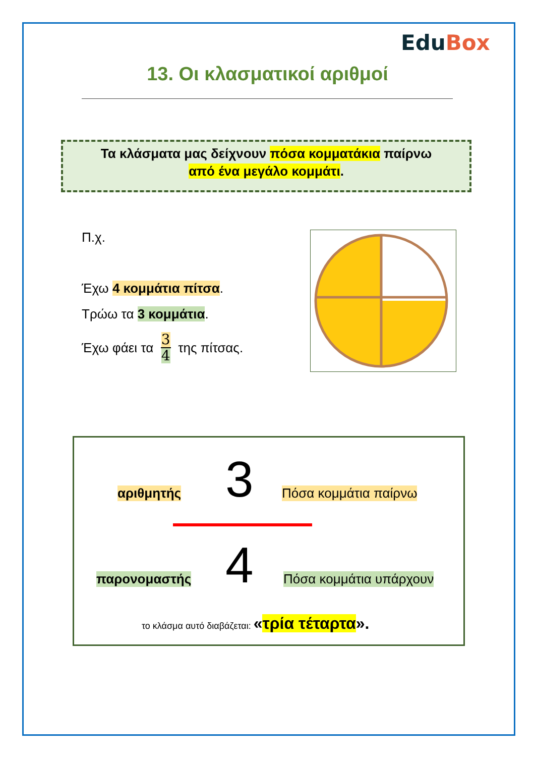EduBox
13. Οι κλασματικοί αριθμοί
Τα κλάσματα μας δείχνουν πόσα κομματάκια παίρνω
από ένα μεγάλο κομμάτι.
Π.χ.
Έχω 4 κομμάτια πίτσα.
Τρώω τα 3 κομμάτια.
Έχω φάει τα 3 4 της πίτσας.
αριθμητής 3 Πόσα κομμάτια παίρνω
παρονομαστής 4 Πόσα κομμάτια υπάρχουν
το κλάσμα αυτό διαβάζεται: «τρία τέταρτα».